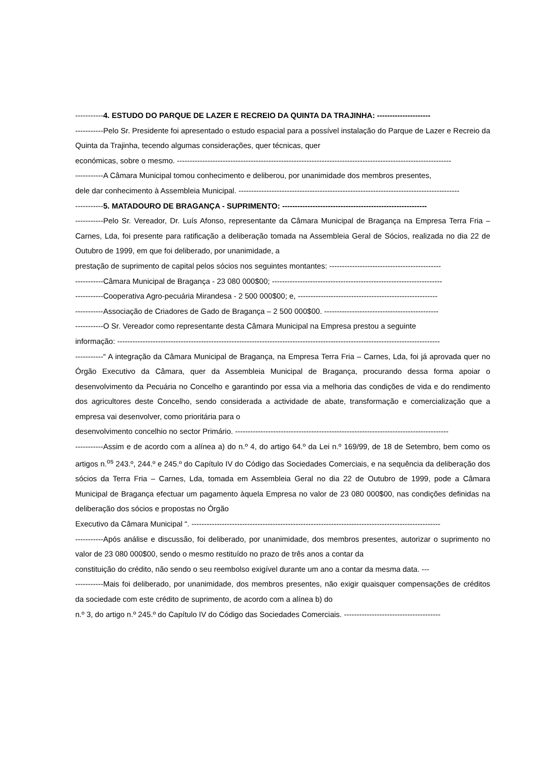-----------4. ESTUDO DO PARQUE DE LAZER E RECREIO DA QUINTA DA TRAJINHA: ---------------------
-----------Pelo Sr. Presidente foi apresentado o estudo espacial para a possível instalação do Parque de Lazer e Recreio da Quinta da Trajinha, tecendo algumas considerações, quer técnicas, quer
económicas, sobre o mesmo. ------------------------------------------------------------------------------------------------------------
-----------A Câmara Municipal tomou conhecimento e deliberou, por unanimidade dos membros presentes,
dele dar conhecimento à Assembleia Municipal. ---------------------------------------------------------------------------------------
-----------5. MATADOURO DE BRAGANÇA - SUPRIMENTO: ---------------------------------------------------------
-----------Pelo Sr. Vereador, Dr. Luís Afonso, representante da Câmara Municipal de Bragança na Empresa Terra Fria – Carnes, Lda, foi presente para ratificação a deliberação tomada na Assembleia Geral de Sócios, realizada no dia 22 de Outubro de 1999, em que foi deliberado, por unanimidade, a
prestação de suprimento de capital pelos sócios nos seguintes montantes: --------------------------------------------
-----------Câmara Municipal de Bragança - 23 080 000$00; -------------------------------------------------------------------
-----------Cooperativa Agro-pecuária Mirandesa - 2 500 000$00; e, -------------------------------------------------------
-----------Associação de Criadores de Gado de Bragança – 2 500 000$00. ---------------------------------------------
-----------O Sr. Vereador como representante desta Câmara Municipal na Empresa prestou a seguinte
informação: -------------------------------------------------------------------------------------------------------------------------------
-----------“ A integração da Câmara Municipal de Bragança, na Empresa Terra Fria – Carnes, Lda, foi já aprovada quer no Órgão Executivo da Câmara, quer da Assembleia Municipal de Bragança, procurando dessa forma apoiar o desenvolvimento da Pecuária no Concelho e garantindo por essa via a melhoria das condições de vida e do rendimento dos agricultores deste Concelho, sendo considerada a actividade de abate, transformação e comercialização que a empresa vai desenvolver, como prioritária para o
desenvolvimento concelhio no sector Primário. ------------------------------------------------------------------------------------
-----------Assim e de acordo com a alínea a) do n.º 4, do artigo 64.º da Lei n.º 169/99, de 18 de Setembro, bem como os artigos n.<sup>os</sup> 243.º, 244.º e 245.º do Capítulo IV do Código das Sociedades Comerciais, e na sequência da deliberação dos sócios da Terra Fria – Carnes, Lda, tomada em Assembleia Geral no dia 22 de Outubro de 1999, pode a Câmara Municipal de Bragança efectuar um pagamento àquela Empresa no valor de 23 080 000$00, nas condições definidas na deliberação dos sócios e propostas no Órgão
Executivo da Câmara Municipal “. --------------------------------------------------------------------------------------------------
-----------Após análise e discussão, foi deliberado, por unanimidade, dos membros presentes, autorizar o suprimento no valor de 23 080 000$00, sendo o mesmo restituído no prazo de três anos a contar da
constituição do crédito, não sendo o seu reembolso exigível durante um ano a contar da mesma data. ---
-----------Mais foi deliberado, por unanimidade, dos membros presentes, não exigir quaisquer compensações de créditos da sociedade com este crédito de suprimento, de acordo com a alínea b) do
n.º 3, do artigo n.º 245.º do Capítulo IV do Código das Sociedades Comerciais. --------------------------------------